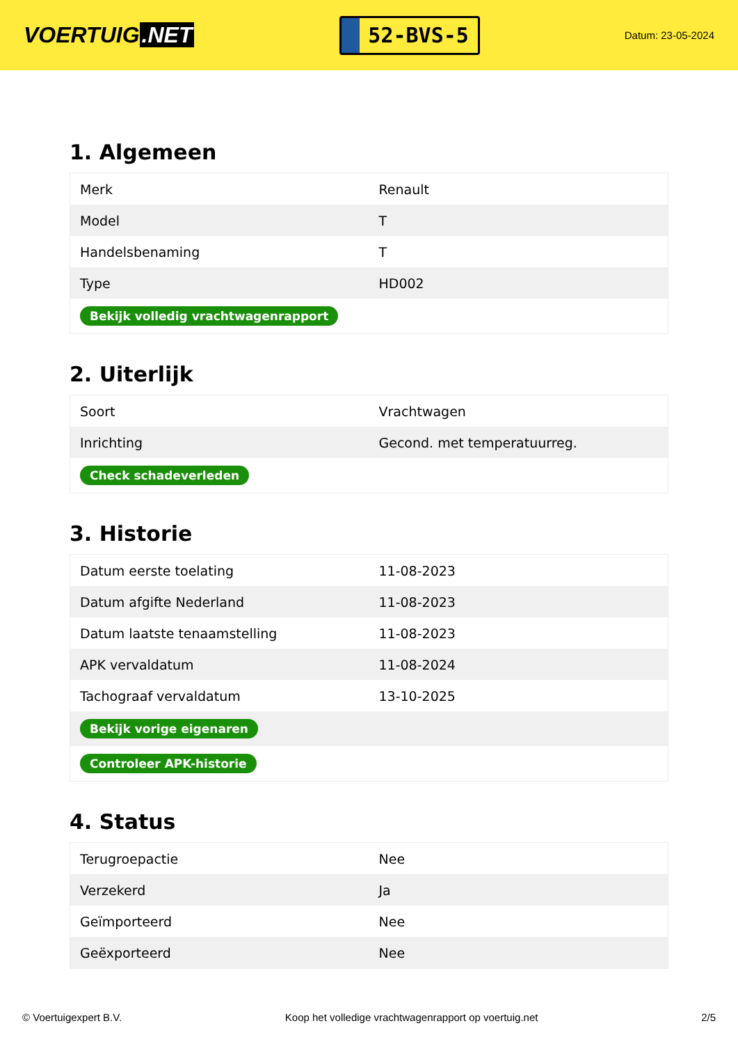VOERTUIG.NET
52-BVS-5
Datum: 23-05-2024
1. Algemeen
| Merk | Renault |
| Model | T |
| Handelsbenaming | T |
| Type | HD002 |
| Bekijk volledig vrachtwagenrapport | |
2. Uiterlijk
| Soort | Vrachtwagen |
| Inrichting | Gecond. met temperatuurreg. |
| Check schadeverleden | |
3. Historie
| Datum eerste toelating | 11-08-2023 |
| Datum afgifte Nederland | 11-08-2023 |
| Datum laatste tenaamstelling | 11-08-2023 |
| APK vervaldatum | 11-08-2024 |
| Tachograaf vervaldatum | 13-10-2025 |
| Bekijk vorige eigenaren | |
| Controleer APK-historie | |
4. Status
| Terugroepactie | Nee |
| Verzekerd | Ja |
| Geïmporteerd | Nee |
| Geëxporteerd | Nee |
© Voertuigexpert B.V. Koop het volledige vrachtwagenrapport op voertuig.net 2/5